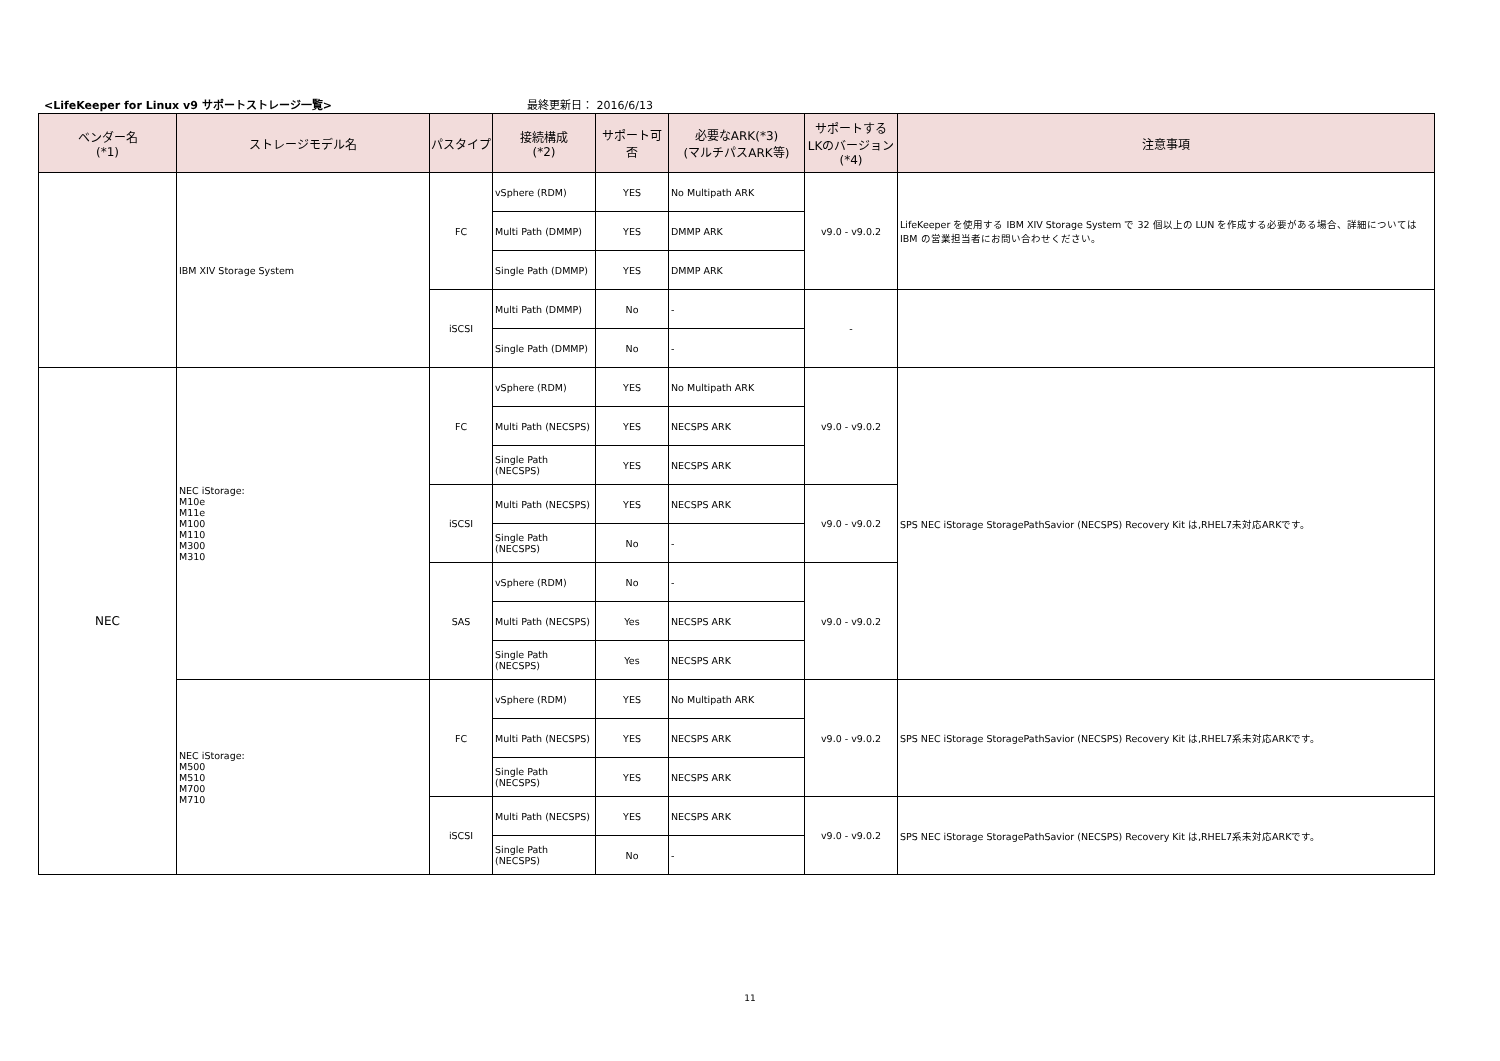<LifeKeeper for Linux v9 サポートストレージ一覧>
最終更新日： 2016/6/13
| ベンダー名 (*1) | ストレージモデル名 | パスタイプ | 接続構成 (*2) | サポート可否 | 必要なARK(*3) (マルチパスARK等) | サポートする LKのバージョン (*4) | 注意事項 |
| --- | --- | --- | --- | --- | --- | --- | --- |
| | IBM XIV Storage System | FC | vSphere (RDM) | YES | No Multipath ARK | v9.0 - v9.0.2 | LifeKeeper を使用する IBM XIV Storage System で 32 個以上の LUN を作成する必要がある場合、詳細については IBM の営業担当者にお問い合わせください。 |
| | | | Multi Path (DMMP) | YES | DMMP ARK | | |
| | | | Single Path (DMMP) | YES | DMMP ARK | | |
| | | iSCSI | Multi Path (DMMP) | No | - | - | |
| | | | Single Path (DMMP) | No | - | | |
| NEC | NEC iStorage: M10e M11e M100 M110 M300 M310 | FC | vSphere (RDM) | YES | No Multipath ARK | v9.0 - v9.0.2 | SPS NEC iStorage StoragePathSavior (NECSPS) Recovery Kit は,RHEL7未対応ARKです。 |
| | | | Multi Path (NECSPS) | YES | NECSPS ARK | | |
| | | | Single Path (NECSPS) | YES | NECSPS ARK | | |
| | | iSCSI | Multi Path (NECSPS) | YES | NECSPS ARK | v9.0 - v9.0.2 | |
| | | | Single Path (NECSPS) | No | - | | |
| | | SAS | vSphere (RDM) | No | - | v9.0 - v9.0.2 | |
| | | | Multi Path (NECSPS) | Yes | NECSPS ARK | | |
| | | | Single Path (NECSPS) | Yes | NECSPS ARK | | |
| | NEC iStorage: M500 M510 M700 M710 | FC | vSphere (RDM) | YES | No Multipath ARK | v9.0 - v9.0.2 | SPS NEC iStorage StoragePathSavior (NECSPS) Recovery Kit は,RHEL7系未対応ARKです。 |
| | | | Multi Path (NECSPS) | YES | NECSPS ARK | | |
| | | | Single Path (NECSPS) | YES | NECSPS ARK | | |
| | | iSCSI | Multi Path (NECSPS) | YES | NECSPS ARK | v9.0 - v9.0.2 | SPS NEC iStorage StoragePathSavior (NECSPS) Recovery Kit は,RHEL7系未対応ARKです。 |
| | | | Single Path (NECSPS) | No | - | | |
11